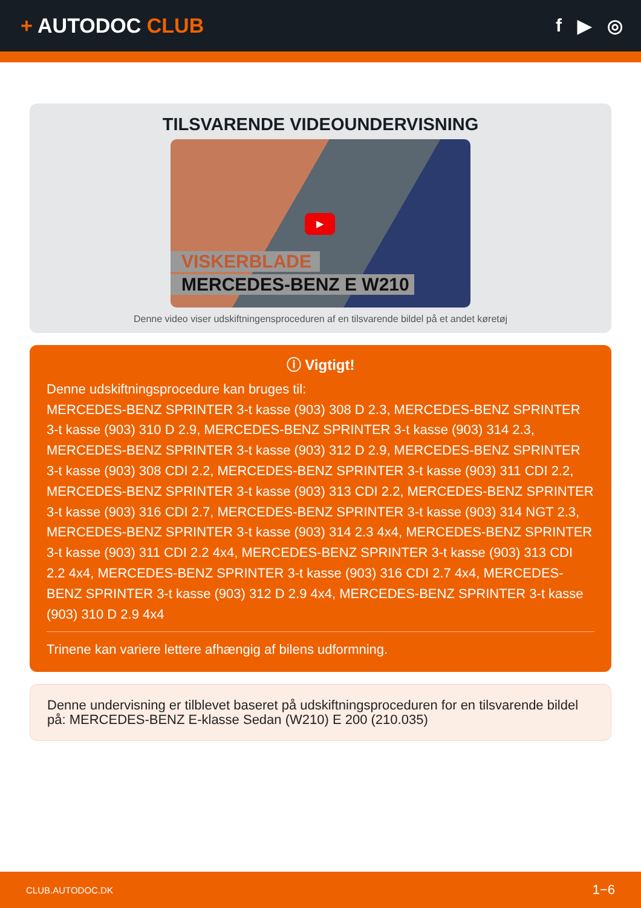+ AUTODOC CLUB f ▶ ◎
TILSVARENDE VIDEOUNDERVISNING
▶
VISKERBLADE
MERCEDES-BENZ E W210
Denne video viser udskiftningensproceduren af en tilsvarende bildel på et andet køretøj
ⓘ Vigtigt!
Denne udskiftningsprocedure kan bruges til:
MERCEDES-BENZ SPRINTER 3-t kasse (903) 308 D 2.3, MERCEDES-BENZ SPRINTER 3-t kasse (903) 310 D 2.9, MERCEDES-BENZ SPRINTER 3-t kasse (903) 314 2.3, MERCEDES-BENZ SPRINTER 3-t kasse (903) 312 D 2.9, MERCEDES-BENZ SPRINTER 3-t kasse (903) 308 CDI 2.2, MERCEDES-BENZ SPRINTER 3-t kasse (903) 311 CDI 2.2, MERCEDES-BENZ SPRINTER 3-t kasse (903) 313 CDI 2.2, MERCEDES-BENZ SPRINTER 3-t kasse (903) 316 CDI 2.7, MERCEDES-BENZ SPRINTER 3-t kasse (903) 314 NGT 2.3, MERCEDES-BENZ SPRINTER 3-t kasse (903) 314 2.3 4x4, MERCEDES-BENZ SPRINTER 3-t kasse (903) 311 CDI 2.2 4x4, MERCEDES-BENZ SPRINTER 3-t kasse (903) 313 CDI 2.2 4x4, MERCEDES-BENZ SPRINTER 3-t kasse (903) 316 CDI 2.7 4x4, MERCEDES-BENZ SPRINTER 3-t kasse (903) 312 D 2.9 4x4, MERCEDES-BENZ SPRINTER 3-t kasse (903) 310 D 2.9 4x4
Trinene kan variere lettere afhængig af bilens udformning.
Denne undervisning er tilblevet baseret på udskiftningsproceduren for en tilsvarende bildel på: MERCEDES-BENZ E-klasse Sedan (W210) E 200 (210.035)
CLUB.AUTODOC.DK 1−6